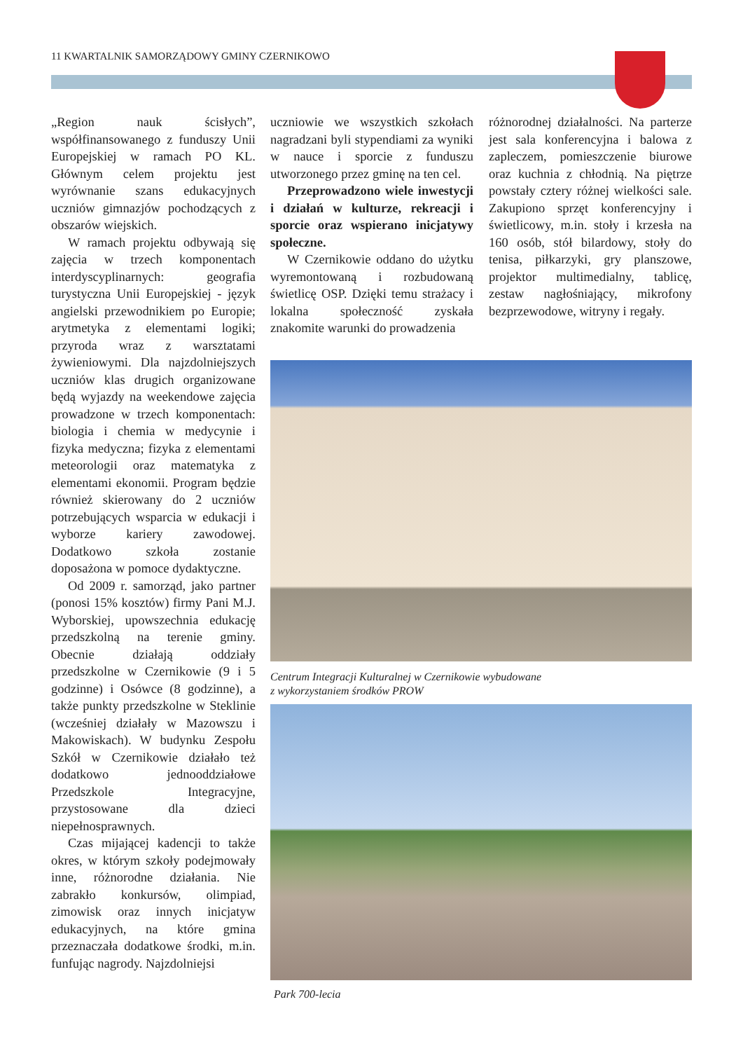11 KWARTALNIK SAMORZĄDOWY GMINY CZERNIKOWO
„Region nauk ścisłych”, współfinansowanego z funduszy Unii Europejskiej w ramach PO KL. Głównym celem projektu jest wyrównanie szans edukacyjnych uczniów gimnazjów pochodzących z obszarów wiejskich.
W ramach projektu odbywają się zajęcia w trzech komponentach interdyscyplinarnych: geografia turystyczna Unii Europejskiej - język angielski przewodnikiem po Europie; arytmetyka z elementami logiki; przyroda wraz z warsztatami żywieniowymi. Dla najzdolniejszych uczniów klas drugich organizowane będą wyjazdy na weekendowe zajęcia prowadzone w trzech komponentach: biologia i chemia w medycynie i fizyka medyczna; fizyka z elementami meteorologii oraz matematyka z elementami ekonomii. Program będzie również skierowany do 2 uczniów potrzebujących wsparcia w edukacji i wyborze kariery zawodowej. Dodatkowo szkoła zostanie doposażona w pomoce dydaktyczne.
Od 2009 r. samorząd, jako partner (ponosi 15% kosztów) firmy Pani M.J. Wyborskiej, upowszechnia edukację przedszkolną na terenie gminy. Obecnie działają oddziały przedszkolne w Czernikowie (9 i 5 godzinne) i Osówce (8 godzinne), a także punkty przedszkolne w Steklinie (wcześniej działały w Mazowszu i Makowiskach). W budynku Zespołu Szkół w Czernikowie działało też dodatkowo jednooddziałowe Przedszkole Integracyjne, przystosowane dla dzieci niepełnosprawnych.
Czas mijającej kadencji to także okres, w którym szkoły podejmowały inne, różnorodne działania. Nie zabrakło konkursów, olimpiad, zimowisk oraz innych inicjatyw edukacyjnych, na które gmina przeznaczała dodatkowe środki, m.in. funfując nagrody. Najzdolniejsi
uczniowie we wszystkich szkołach nagradzani byli stypendiami za wyniki w nauce i sporcie z funduszu utworzonego przez gminę na ten cel.
Przeprowadzono wiele inwestycji i działań w kulturze, rekreacji i sporcie oraz wspierano inicjatywy społeczne.
W Czernikowie oddano do użytku wyremontowaną i rozbudowaną świetlicę OSP. Dzięki temu strażacy i lokalna społeczność zyskała znakomite warunki do prowadzenia
różnorodnej działalności. Na parterze jest sala konferencyjna i balowa z zapleczem, pomieszczenie biurowe oraz kuchnia z chłodnią. Na piętrze powstały cztery różnej wielkości sale. Zakupiono sprzęt konferencyjny i świetlicowy, m.in. stoły i krzesła na 160 osób, stół bilardowy, stoły do tenisa, piłkarzyki, gry planszowe, projektor multimedialny, tablicę, zestaw nagłośniający, mikrofony bezprzewodowe, witryny i regały.
Centrum Integracji Kulturalnej w Czernikowie wybudowane
z wykorzystaniem środków PROW
Park 700-lecia